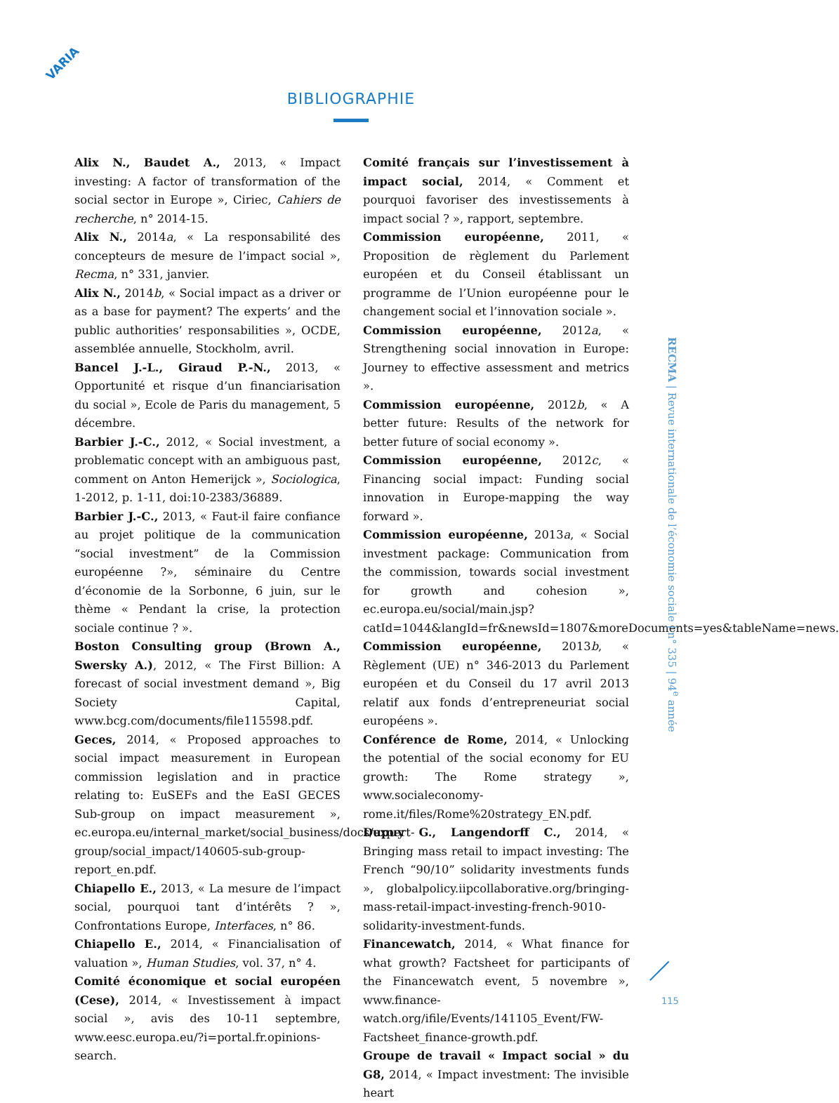VARIA
BIBLIOGRAPHIE
Alix N., Baudet A., 2013, « Impact investing: A factor of transformation of the social sector in Europe », Ciriec, Cahiers de recherche, n° 2014-15.
Alix N., 2014a, « La responsabilité des concepteurs de mesure de l’impact social », Recma, n° 331, janvier.
Alix N., 2014b, « Social impact as a driver or as a base for payment? The experts’ and the public authorities’ responsabilities », OCDE, assemblée annuelle, Stockholm, avril.
Bancel J.-L., Giraud P.-N., 2013, « Opportunité et risque d’un financiarisation du social », Ecole de Paris du management, 5 décembre.
Barbier J.-C., 2012, « Social investment, a problematic concept with an ambiguous past, comment on Anton Hemerijck », Sociologica, 1-2012, p. 1-11, doi:10-2383/36889.
Barbier J.-C., 2013, « Faut-il faire confiance au projet politique de la communication “social investment” de la Commission européenne ?», séminaire du Centre d’économie de la Sorbonne, 6 juin, sur le thème « Pendant la crise, la protection sociale continue ? ».
Boston Consulting group (Brown A., Swersky A.), 2012, « The First Billion: A forecast of social investment demand », Big Society Capital, www.bcg.com/documents/file115598.pdf.
Geces, 2014, « Proposed approaches to social impact measurement in European commission legislation and in practice relating to: EuSEFs and the EaSI GECES Sub-group on impact measurement », ec.europa.eu/internal_market/social_business/docs/expert-group/social_impact/140605-sub-group-report_en.pdf.
Chiapello E., 2013, « La mesure de l’impact social, pourquoi tant d’intérêts ? », Confrontations Europe, Interfaces, n° 86.
Chiapello E., 2014, « Financialisation of valuation », Human Studies, vol. 37, n° 4.
Comité économique et social européen (Cese), 2014, « Investissement à impact social », avis des 10-11 septembre, www.eesc.europa.eu/?i=portal.fr.opinions-search.
Comité français sur l’investissement à impact social, 2014, « Comment et pourquoi favoriser des investissements à impact social ? », rapport, septembre.
Commission européenne, 2011, « Proposition de règlement du Parlement européen et du Conseil établissant un programme de l’Union européenne pour le changement social et l’innovation sociale ».
Commission européenne, 2012a, « Strengthening social innovation in Europe: Journey to effective assessment and metrics ».
Commission européenne, 2012b, « A better future: Results of the network for better future of social economy ».
Commission européenne, 2012c, « Financing social impact: Funding social innovation in Europe-mapping the way forward ».
Commission européenne, 2013a, « Social investment package: Communication from the commission, towards social investment for growth and cohesion », ec.europa.eu/social/main.jsp?catId=1044&langId=fr&newsId=1807&moreDocuments=yes&tableName=news.
Commission européenne, 2013b, « Règlement (UE) n° 346-2013 du Parlement européen et du Conseil du 17 avril 2013 relatif aux fonds d’entrepreneuriat social européens ».
Conférence de Rome, 2014, « Unlocking the potential of the social economy for EU growth: The Rome strategy », www.socialeconomy-rome.it/files/Rome%20strategy_EN.pdf.
Dupuy G., Langendorff C., 2014, « Bringing mass retail to impact investing: The French “90/10” solidarity investments funds », globalpolicy.iipcollaborative.org/bringing-mass-retail-impact-investing-french-9010-solidarity-investment-funds.
Financewatch, 2014, « What finance for what growth? Factsheet for participants of the Financewatch event, 5 novembre », www.finance-watch.org/ifile/Events/141105_Event/FW-Factsheet_finance-growth.pdf.
Groupe de travail « Impact social » du G8, 2014, « Impact investment: The invisible heart
RECMA | Revue internationale de l’économie sociale | n° 335 | 94<sup>e</sup> année
115